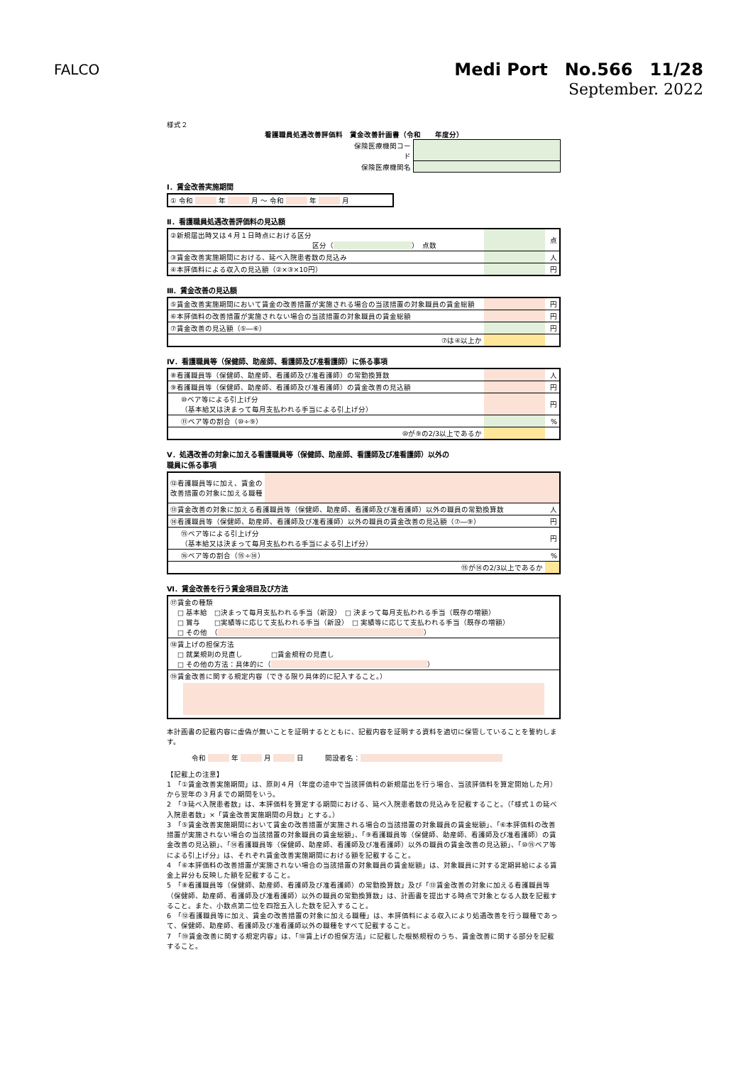FALCO
Medi Port　No.566　11/28
September. 2022
様式２
看護職員処遇改善評価料　賃金改善計画書（令和　　年度分）
| 保険医療機関コード | |
| 保険医療機関名 | |
Ⅰ．賃金改善実施期間
| ① 令和 年 月 ～ 令和 年 月 |
Ⅱ．看護職員処遇改善評価料の見込額
| ②新規届出時又は４月１日時点における区分 区分（ ） 点数 | | 点 |
| ③賃金改善実施期間における、延べ入院患者数の見込み | | 人 |
| ④本評価料による収入の見込額（②×③×10円） | | 円 |
Ⅲ．賃金改善の見込額
| ⑤賃金改善実施期間において賃金の改善措置が実施される場合の当該措置の対象職員の賃金総額 | | 円 |
| ⑥本評価料の改善措置が実施されない場合の当該措置の対象職員の賃金総額 | | 円 |
| ⑦賃金改善の見込額（⑤―⑥） | | 円 |
| ⑦は④以上か | | |
Ⅳ．看護職員等（保健師、助産師、看護師及び准看護師）に係る事項
| ⑧看護職員等（保健師、助産師、看護師及び准看護師）の常勤換算数 | | 人 |
| ⑨看護職員等（保健師、助産師、看護師及び准看護師）の賃金改善の見込額 | | 円 |
| ⑩ベア等による引上げ分 （基本給又は決まって毎月支払われる手当による引上げ分） | | 円 |
| ⑪ベア等の割合（⑩÷⑨） | | % |
| ⑩が⑨の2/3以上であるか | | |
Ⅴ．処遇改善の対象に加える看護職員等（保健師、助産師、看護師及び准看護師）以外の
職員に係る事項
| ⑫看護職員等に加え、賃金の改善措置の対象に加える職種 | | |
| ⑬賃金改善の対象に加える看護職員等（保健師、助産師、看護師及び准看護師）以外の職員の常勤換算数 | | 人 |
| ⑭看護職員等（保健師、助産師、看護師及び准看護師）以外の職員の賃金改善の見込額（⑦―⑨） | | 円 |
| ⑮ベア等による引上げ分 （基本給又は決まって毎月支払われる手当による引上げ分） | | 円 |
| ⑯ベア等の割合（⑮÷⑭） | | % |
| ⑮が⑭の2/3以上であるか | | |
Ⅵ．賃金改善を行う賃金項目及び方法
| ⑰賃金の種類 □ 基本給 □決まって毎月支払われる手当（新設） □ 決まって毎月支払われる手当（既存の増額） □ 賞与 □実績等に応じて支払われる手当（新設） □ 実績等に応じて支払われる手当（既存の増額） □ その他 （ ） |
| ⑱賃上げの担保方法 □ 就業規則の見直し □賃金規程の見直し □ その他の方法：具体的に（ ） |
| ⑲賃金改善に関する規定内容（できる限り具体的に記入すること。） |
本計画書の記載内容に虚偽が無いことを証明するとともに、記載内容を証明する資料を適切に保管していることを誓約します。
令和 　　　 年 　　　 月 　　　 日　　　開設者名：　　　　　　　　　　　　　　　　　　　　
【記載上の注意】
1　「①賃金改善実施期間」は、原則４月（年度の途中で当該評価料の新規届出を行う場合、当該評価料を算定開始した月）から翌年の３月までの期間をいう。
2　「③延べ入院患者数」は、本評価料を算定する期間における、延べ入院患者数の見込みを記載すること。（「様式１の延べ入院患者数」×「賃金改善実施期間の月数」とする。）
3　「⑤賃金改善実施期間において賃金の改善措置が実施される場合の当該措置の対象職員の賃金総額」、「⑥本評価料の改善措置が実施されない場合の当該措置の対象職員の賃金総額」、「⑨看護職員等（保健師、助産師、看護師及び准看護師）の賃金改善の見込額」、「⑭看護職員等（保健師、助産師、看護師及び准看護師）以外の職員の賃金改善の見込額」、「⑩⑮ベア等による引上げ分」は、それぞれ賃金改善実施期間における額を記載すること。
4　「⑥本評価料の改善措置が実施されない場合の当該措置の対象職員の賃金総額」は、対象職員に対する定期昇給による賃金上昇分も反映した額を記載すること。
5　「⑧看護職員等（保健師、助産師、看護師及び准看護師）の常勤換算数」及び「⑬賃金改善の対象に加える看護職員等（保健師、助産師、看護師及び准看護師）以外の職員の常勤換算数」は、計画書を提出する時点で対象となる人数を記載すること。また、小数点第二位を四捨五入した数を記入すること。
6　「⑫看護職員等に加え、賃金の改善措置の対象に加える職種」は、本評価料による収入により処遇改善を行う職種であって、保健師、助産師、看護師及び准看護師以外の職種をすべて記載すること。
7　「⑲賃金改善に関する規定内容」は、「⑱賃上げの担保方法」に記載した根拠規程のうち、賃金改善に関する部分を記載すること。